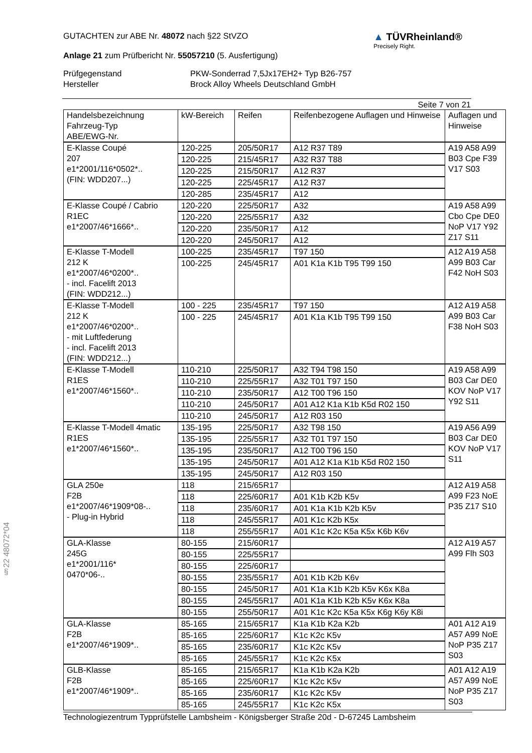§22 48072*04
GUTACHTEN zur ABE Nr. 48072 nach §22 StVZO
Anlage 21 zum Prüfbericht Nr. 55057210 (5. Ausfertigung)
▲ TÜVRheinland®
Precisely Right.
Prüfgegenstand
PKW-Sonderrad 7,5Jx17EH2+ Typ B26-757
Hersteller
Brock Alloy Wheels Deutschland GmbH
Seite 7 von 21
| Handelsbezeichnung Fahrzeug-Typ ABE/EWG-Nr. | kW-Bereich | Reifen | Reifenbezogene Auflagen und Hinweise | Auflagen und Hinweise |
| --- | --- | --- | --- | --- |
| E-Klasse Coupé 207 e1*2001/116*0502*.. (FIN: WDD207...) | 120-225 | 205/50R17 | A12 R37 T89 | A19 A58 A99 B03 Cpe F39 V17 S03 |
| | 120-225 | 215/45R17 | A32 R37 T88 | |
| | 120-225 | 215/50R17 | A12 R37 | |
| | 120-225 | 225/45R17 | A12 R37 | |
| | 120-285 | 235/45R17 | A12 | |
| E-Klasse Coupé / Cabrio R1EC e1*2007/46*1666*.. | 120-220 | 225/50R17 | A32 | A19 A58 A99 Cbo Cpe DE0 NoP V17 Y92 Z17 S11 |
| | 120-220 | 225/55R17 | A32 | |
| | 120-220 | 235/50R17 | A12 | |
| | 120-220 | 245/50R17 | A12 | |
| E-Klasse T-Modell 212 K e1*2007/46*0200*.. - incl. Facelift 2013 (FIN: WDD212...) | 100-225 | 235/45R17 | T97 150 | A12 A19 A58 A99 B03 Car F42 NoH S03 |
| | 100-225 | 245/45R17 | A01 K1a K1b T95 T99 150 | |
| E-Klasse T-Modell 212 K e1*2007/46*0200*.. - mit Luftfederung - incl. Facelift 2013 (FIN: WDD212...) | 100 - 225 | 235/45R17 | T97 150 | A12 A19 A58 A99 B03 Car F38 NoH S03 |
| | 100 - 225 | 245/45R17 | A01 K1a K1b T95 T99 150 | |
| E-Klasse T-Modell R1ES e1*2007/46*1560*.. | 110-210 | 225/50R17 | A32 T94 T98 150 | A19 A58 A99 B03 Car DE0 KOV NoP V17 Y92 S11 |
| | 110-210 | 225/55R17 | A32 T01 T97 150 | |
| | 110-210 | 235/50R17 | A12 T00 T96 150 | |
| | 110-210 | 245/50R17 | A01 A12 K1a K1b K5d R02 150 | |
| | 110-210 | 245/50R17 | A12 R03 150 | |
| E-Klasse T-Modell 4matic R1ES e1*2007/46*1560*.. | 135-195 | 225/50R17 | A32 T98 150 | A19 A56 A99 B03 Car DE0 KOV NoP V17 S11 |
| | 135-195 | 225/55R17 | A32 T01 T97 150 | |
| | 135-195 | 235/50R17 | A12 T00 T96 150 | |
| | 135-195 | 245/50R17 | A01 A12 K1a K1b K5d R02 150 | |
| | 135-195 | 245/50R17 | A12 R03 150 | |
| GLA 250e F2B e1*2007/46*1909*08-.. - Plug-in Hybrid | 118 | 215/65R17 | | A12 A19 A58 A99 F23 NoE P35 Z17 S10 |
| | 118 | 225/60R17 | A01 K1b K2b K5v | |
| | 118 | 235/60R17 | A01 K1a K1b K2b K5v | |
| | 118 | 245/55R17 | A01 K1c K2b K5x | |
| | 118 | 255/55R17 | A01 K1c K2c K5a K5x K6b K6v | |
| GLA-Klasse 245G e1*2001/116* 0470*06-.. | 80-155 | 215/60R17 | | A12 A19 A57 A99 Flh S03 |
| | 80-155 | 225/55R17 | | |
| | 80-155 | 225/60R17 | | |
| | 80-155 | 235/55R17 | A01 K1b K2b K6v | |
| | 80-155 | 245/50R17 | A01 K1a K1b K2b K5v K6x K8a | |
| | 80-155 | 245/55R17 | A01 K1a K1b K2b K5v K6x K8a | |
| | 80-155 | 255/50R17 | A01 K1c K2c K5a K5x K6g K6y K8i | |
| GLA-Klasse F2B e1*2007/46*1909*.. | 85-165 | 215/65R17 | K1a K1b K2a K2b | A01 A12 A19 A57 A99 NoE NoP P35 Z17 S03 |
| | 85-165 | 225/60R17 | K1c K2c K5v | |
| | 85-165 | 235/60R17 | K1c K2c K5v | |
| | 85-165 | 245/55R17 | K1c K2c K5x | |
| GLB-Klasse F2B e1*2007/46*1909*.. | 85-165 | 215/65R17 | K1a K1b K2a K2b | A01 A12 A19 A57 A99 NoE NoP P35 Z17 S03 |
| | 85-165 | 225/60R17 | K1c K2c K5v | |
| | 85-165 | 235/60R17 | K1c K2c K5v | |
| | 85-165 | 245/55R17 | K1c K2c K5x | |
Technologiezentrum Typprüfstelle Lambsheim - Königsberger Straße 20d - D-67245 Lambsheim